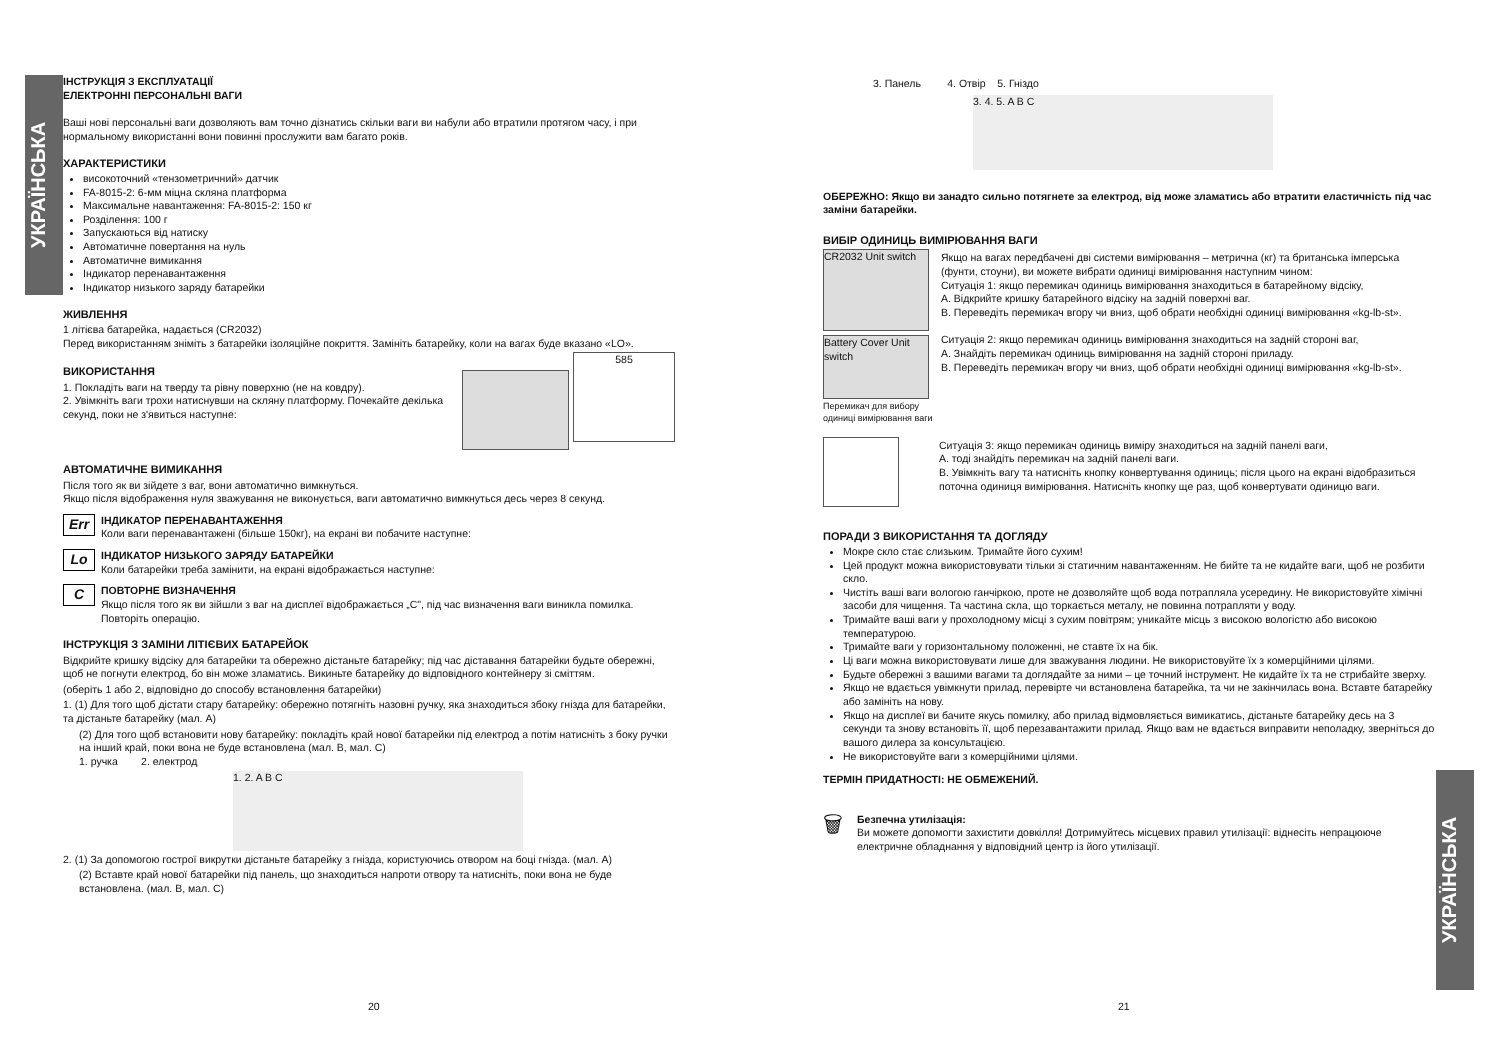УКРАЇНСЬКА
УКРАЇНСЬКА
ІНСТРУКЦІЯ З ЕКСПЛУАТАЦІЇ
ЕЛЕКТРОННІ ПЕРСОНАЛЬНІ ВАГИ
Ваші нові персональні ваги дозволяють вам точно дізнатись скільки ваги ви набули або втратили протягом часу, і при нормальному використанні вони повинні прослужити вам багато років.
ХАРАКТЕРИСТИКИ
високоточний «тензометричний» датчик
FA-8015-2: 6-мм міцна скляна платформа
Максимальне навантаження: FA-8015-2: 150 кг
Розділення: 100 г
Запускаються від натиску
Автоматичне повертання на нуль
Автоматичне вимикання
Індикатор перенавантаження
Індикатор низького заряду батарейки
ЖИВЛЕННЯ
1 літієва батарейка, надається (CR2032)
Перед використанням зніміть з батарейки ізоляційне покриття. Замініть батарейку, коли на вагах буде вказано «LO».
ВИКОРИСТАННЯ
1. Покладіть ваги на тверду та рівну поверхню (не на ковдру).
2. Увімкніть ваги трохи натиснувши на скляну платформу. Почекайте декілька секунд, поки не з'явиться наступне:
585
АВТОМАТИЧНЕ ВИМИКАННЯ
Після того як ви зійдете з ваг, вони автоматично вимкнуться.
Якщо після відображення нуля зважування не виконується, ваги автоматично вимкнуться десь через 8 секунд.
Err ІНДИКАТОР ПЕРЕНАВАНТАЖЕННЯ
Коли ваги перенавантажені (більше 150кг), на екрані ви побачите наступне:
Lo ІНДИКАТОР НИЗЬКОГО ЗАРЯДУ БАТАРЕЙКИ
Коли батарейки треба замінити, на екрані відображається наступне:
C ПОВТОРНЕ ВИЗНАЧЕННЯ
Якщо після того як ви зійшли з ваг на дисплеї відображається „C", під час визначення ваги виникла помилка. Повторіть операцію.
ІНСТРУКЦІЯ З ЗАМІНИ ЛІТІЄВИХ БАТАРЕЙОК
Відкрийте кришку відсіку для батарейки та обережно дістаньте батарейку; під час діставання батарейки будьте обережні, щоб не погнути електрод, бо він може зламатись. Викиньте батарейку до відповідного контейнеру зі сміттям.
(оберіть 1 або 2, відповідно до способу встановлення батарейки)
1. (1) Для того щоб дістати стару батарейку: обережно потягніть назовні ручку, яка знаходиться збоку гнізда для батарейки, та дістаньте батарейку (мал. A)
(2) Для того щоб встановити нову батарейку: покладіть край нової батарейки під електрод а потім натисніть з боку ручки на інший край, поки вона не буде встановлена (мал. B, мал. C)
1. ручка 2. електрод
1. 2. A B C
2. (1) За допомогою гострої викрутки дістаньте батарейку з гнізда, користуючись отвором на боці гнізда. (мал. A)
(2) Вставте край нової батарейки під панель, що знаходиться напроти отвору та натисніть, поки вона не буде встановлена. (мал. B, мал. C)
20
3. Панель 4. Отвір 5. Гніздо
3. 4. 5. A B C
ОБЕРЕЖНО: Якщо ви занадто сильно потягнете за електрод, від може зламатись або втратити еластичність під час заміни батарейки.
ВИБІР ОДИНИЦЬ ВИМІРЮВАННЯ ВАГИ
CR2032 Unit switch
Battery Cover Unit switch
Перемикач для вибору одиниці вимірювання ваги
Якщо на вагах передбачені дві системи вимірювання – метрична (кг) та британська імперська (фунти, стоуни), ви можете вибрати одиниці вимірювання наступним чином:
Ситуація 1: якщо перемикач одиниць вимірювання знаходиться в батарейному відсіку,
A. Відкрийте кришку батарейного відсіку на задній поверхні ваг.
B. Переведіть перемикач вгору чи вниз, щоб обрати необхідні одиниці вимірювання «kg-lb-st».
Ситуація 2: якщо перемикач одиниць вимірювання знаходиться на задній стороні ваг,
A. Знайдіть перемикач одиниць вимірювання на задній стороні приладу.
B. Переведіть перемикач вгору чи вниз, щоб обрати необхідні одиниці вимірювання «kg-lb-st».
Ситуація 3: якщо перемикач одиниць виміру знаходиться на задній панелі ваги,
A. тоді знайдіть перемикач на задній панелі ваги.
B. Увімкніть вагу та натисніть кнопку конвертування одиниць; після цього на екрані відобразиться поточна одиниця вимірювання. Натисніть кнопку ще раз, щоб конвертувати одиницю ваги.
ПОРАДИ З ВИКОРИСТАННЯ ТА ДОГЛЯДУ
Мокре скло стає слизьким. Тримайте його сухим!
Цей продукт можна використовувати тільки зі статичним навантаженням. Не бийте та не кидайте ваги, щоб не розбити скло.
Чистіть ваші ваги вологою ганчіркою, проте не дозволяйте щоб вода потрапляла усередину. Не використовуйте хімічні засоби для чищення. Та частина скла, що торкається металу, не повинна потрапляти у воду.
Тримайте ваші ваги у прохолодному місці з сухим повітрям; уникайте місць з високою вологістю або високою температурою.
Тримайте ваги у горизонтальному положенні, не ставте їх на бік.
Ці ваги можна використовувати лише для зважування людини. Не використовуйте їх з комерційними цілями.
Будьте обережні з вашими вагами та доглядайте за ними – це точний інструмент. Не кидайте їх та не стрибайте зверху.
Якщо не вдається увімкнути прилад, перевірте чи встановлена батарейка, та чи не закінчилась вона. Вставте батарейку або замініть на нову.
Якщо на дисплеї ви бачите якусь помилку, або прилад відмовляється вимикатись, дістаньте батарейку десь на 3 секунди та знову встановіть її, щоб перезавантажити прилад. Якщо вам не вдається виправити неполадку, зверніться до вашого дилера за консультацією.
Не використовуйте ваги з комерційними цілями.
ТЕРМІН ПРИДАТНОСТІ: НЕ ОБМЕЖЕНИЙ.
🗑
Безпечна утилізація:
Ви можете допомогти захистити довкілля! Дотримуйтесь місцевих правил утилізації: віднесіть непрацюючe електричне обладнання у відповідний центр із його утилізації.
21